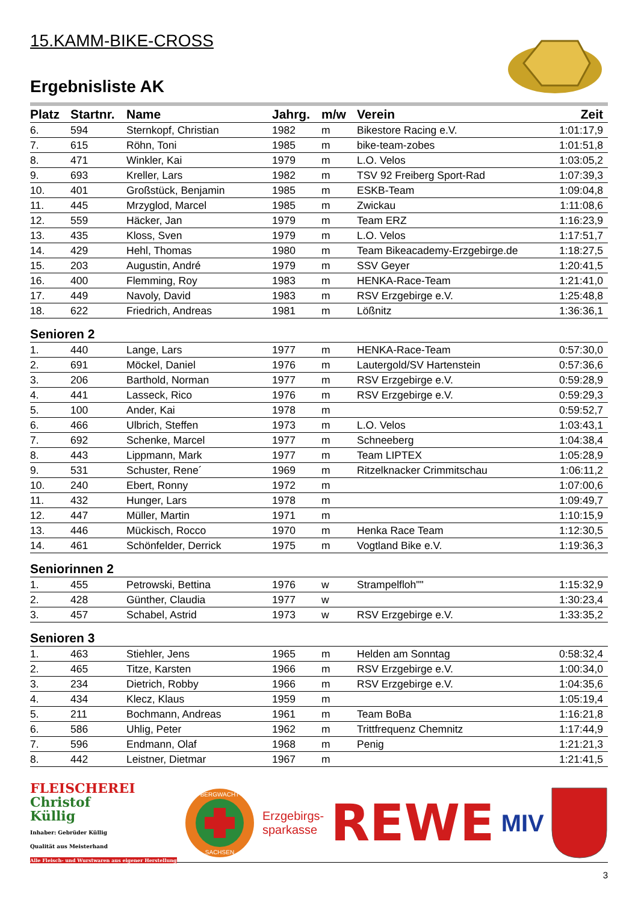15.KAMM-BIKE-CROSS
Ergebnisliste AK
| Platz | Startnr. | Name | Jahrg. | m/w | Verein | Zeit |
| --- | --- | --- | --- | --- | --- | --- |
| 6. | 594 | Sternkopf, Christian | 1982 | m | Bikestore Racing e.V. | 1:01:17,9 |
| 7. | 615 | Röhn, Toni | 1985 | m | bike-team-zobes | 1:01:51,8 |
| 8. | 471 | Winkler, Kai | 1979 | m | L.O. Velos | 1:03:05,2 |
| 9. | 693 | Kreller, Lars | 1982 | m | TSV 92 Freiberg Sport-Rad | 1:07:39,3 |
| 10. | 401 | Großstück, Benjamin | 1985 | m | ESKB-Team | 1:09:04,8 |
| 11. | 445 | Mrzyglod, Marcel | 1985 | m | Zwickau | 1:11:08,6 |
| 12. | 559 | Häcker, Jan | 1979 | m | Team ERZ | 1:16:23,9 |
| 13. | 435 | Kloss, Sven | 1979 | m | L.O. Velos | 1:17:51,7 |
| 14. | 429 | Hehl, Thomas | 1980 | m | Team Bikeacademy-Erzgebirge.de | 1:18:27,5 |
| 15. | 203 | Augustin, André | 1979 | m | SSV Geyer | 1:20:41,5 |
| 16. | 400 | Flemming, Roy | 1983 | m | HENKA-Race-Team | 1:21:41,0 |
| 17. | 449 | Navoly, David | 1983 | m | RSV Erzgebirge e.V. | 1:25:48,8 |
| 18. | 622 | Friedrich, Andreas | 1981 | m | Lößnitz | 1:36:36,1 |
| Senioren 2 | | | | | | |
| 1. | 440 | Lange, Lars | 1977 | m | HENKA-Race-Team | 0:57:30,0 |
| 2. | 691 | Möckel, Daniel | 1976 | m | Lautergold/SV Hartenstein | 0:57:36,6 |
| 3. | 206 | Barthold, Norman | 1977 | m | RSV Erzgebirge e.V. | 0:59:28,9 |
| 4. | 441 | Lasseck, Rico | 1976 | m | RSV Erzgebirge e.V. | 0:59:29,3 |
| 5. | 100 | Ander, Kai | 1978 | m | | 0:59:52,7 |
| 6. | 466 | Ulbrich, Steffen | 1973 | m | L.O. Velos | 1:03:43,1 |
| 7. | 692 | Schenke, Marcel | 1977 | m | Schneeberg | 1:04:38,4 |
| 8. | 443 | Lippmann, Mark | 1977 | m | Team LIPTEX | 1:05:28,9 |
| 9. | 531 | Schuster, Rene´ | 1969 | m | Ritzelknacker Crimmitschau | 1:06:11,2 |
| 10. | 240 | Ebert, Ronny | 1972 | m | | 1:07:00,6 |
| 11. | 432 | Hunger, Lars | 1978 | m | | 1:09:49,7 |
| 12. | 447 | Müller, Martin | 1971 | m | | 1:10:15,9 |
| 13. | 446 | Mückisch, Rocco | 1970 | m | Henka Race Team | 1:12:30,5 |
| 14. | 461 | Schönfelder, Derrick | 1975 | m | Vogtland Bike e.V. | 1:19:36,3 |
| Seniorinnen 2 | | | | | | |
| 1. | 455 | Petrowski, Bettina | 1976 | w | Strampelfloh"" | 1:15:32,9 |
| 2. | 428 | Günther, Claudia | 1977 | w | | 1:30:23,4 |
| 3. | 457 | Schabel, Astrid | 1973 | w | RSV Erzgebirge e.V. | 1:33:35,2 |
| Senioren 3 | | | | | | |
| 1. | 463 | Stiehler, Jens | 1965 | m | Helden am Sonntag | 0:58:32,4 |
| 2. | 465 | Titze, Karsten | 1966 | m | RSV Erzgebirge e.V. | 1:00:34,0 |
| 3. | 234 | Dietrich, Robby | 1966 | m | RSV Erzgebirge e.V. | 1:04:35,6 |
| 4. | 434 | Klecz, Klaus | 1959 | m | | 1:05:19,4 |
| 5. | 211 | Bochmann, Andreas | 1961 | m | Team BoBa | 1:16:21,8 |
| 6. | 586 | Uhlig, Peter | 1962 | m | Trittfrequenz Chemnitz | 1:17:44,9 |
| 7. | 596 | Endmann, Olaf | 1968 | m | Penig | 1:21:21,3 |
| 8. | 442 | Leistner, Dietmar | 1967 | m | | 1:21:41,5 |
FLEISCHEREI
Christof
Küllig
Inhaber: Gebrüder Küllig
Qualität aus Meisterhand
Alle Fleisch- und Wurstwaren aus eigener Herstellung
BERGWACHT
SACHSEN
Erzgebirgs-
sparkasse
REWE
MIV
3